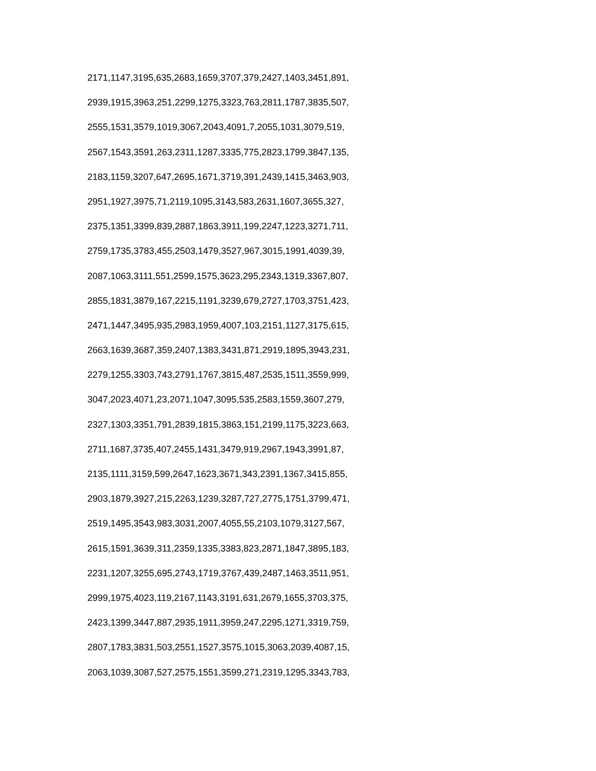2171,1147,3195,635,2683,1659,3707,379,2427,1403,3451,891,
2939,1915,3963,251,2299,1275,3323,763,2811,1787,3835,507,
2555,1531,3579,1019,3067,2043,4091,7,2055,1031,3079,519,
2567,1543,3591,263,2311,1287,3335,775,2823,1799,3847,135,
2183,1159,3207,647,2695,1671,3719,391,2439,1415,3463,903,
2951,1927,3975,71,2119,1095,3143,583,2631,1607,3655,327,
2375,1351,3399,839,2887,1863,3911,199,2247,1223,3271,711,
2759,1735,3783,455,2503,1479,3527,967,3015,1991,4039,39,
2087,1063,3111,551,2599,1575,3623,295,2343,1319,3367,807,
2855,1831,3879,167,2215,1191,3239,679,2727,1703,3751,423,
2471,1447,3495,935,2983,1959,4007,103,2151,1127,3175,615,
2663,1639,3687,359,2407,1383,3431,871,2919,1895,3943,231,
2279,1255,3303,743,2791,1767,3815,487,2535,1511,3559,999,
3047,2023,4071,23,2071,1047,3095,535,2583,1559,3607,279,
2327,1303,3351,791,2839,1815,3863,151,2199,1175,3223,663,
2711,1687,3735,407,2455,1431,3479,919,2967,1943,3991,87,
2135,1111,3159,599,2647,1623,3671,343,2391,1367,3415,855,
2903,1879,3927,215,2263,1239,3287,727,2775,1751,3799,471,
2519,1495,3543,983,3031,2007,4055,55,2103,1079,3127,567,
2615,1591,3639,311,2359,1335,3383,823,2871,1847,3895,183,
2231,1207,3255,695,2743,1719,3767,439,2487,1463,3511,951,
2999,1975,4023,119,2167,1143,3191,631,2679,1655,3703,375,
2423,1399,3447,887,2935,1911,3959,247,2295,1271,3319,759,
2807,1783,3831,503,2551,1527,3575,1015,3063,2039,4087,15,
2063,1039,3087,527,2575,1551,3599,271,2319,1295,3343,783,